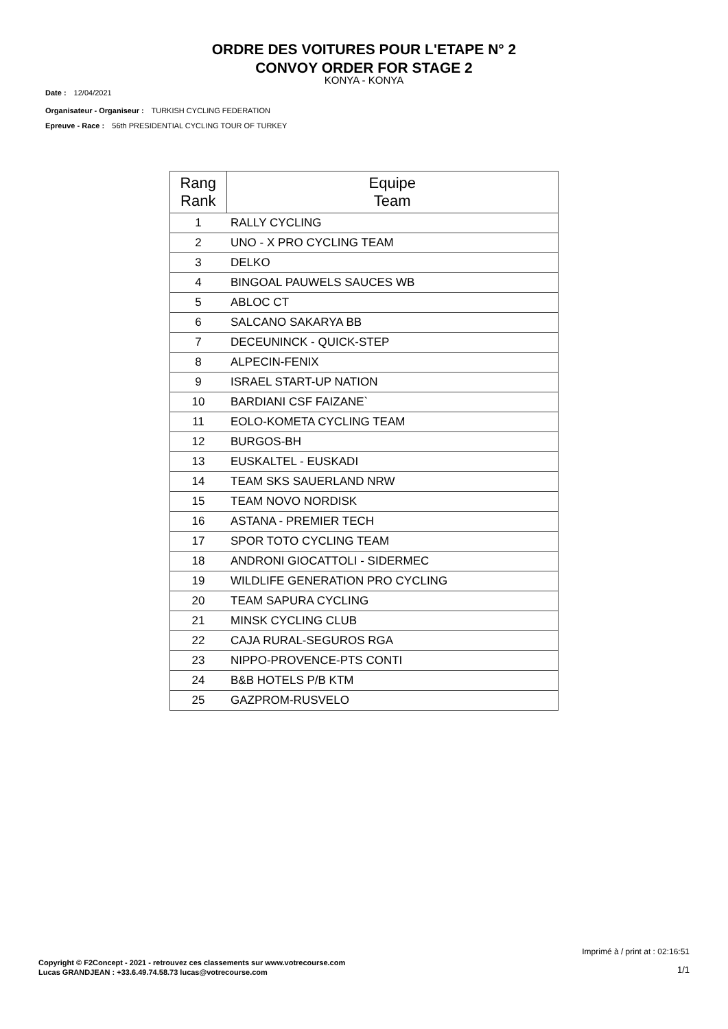ORDRE DES VOITURES POUR L'ETAPE N° 2
CONVOY ORDER FOR STAGE 2
KONYA - KONYA
Date : 12/04/2021
Organisateur - Organiseur : TURKISH CYCLING FEDERATION
Epreuve - Race : 56th PRESIDENTIAL CYCLING TOUR OF TURKEY
| Rang Rank | Equipe Team |
| --- | --- |
| 1 | RALLY CYCLING |
| 2 | UNO - X PRO CYCLING TEAM |
| 3 | DELKO |
| 4 | BINGOAL PAUWELS SAUCES WB |
| 5 | ABLOC CT |
| 6 | SALCANO SAKARYA BB |
| 7 | DECEUNINCK - QUICK-STEP |
| 8 | ALPECIN-FENIX |
| 9 | ISRAEL START-UP NATION |
| 10 | BARDIANI CSF FAIZANE` |
| 11 | EOLO-KOMETA CYCLING TEAM |
| 12 | BURGOS-BH |
| 13 | EUSKALTEL - EUSKADI |
| 14 | TEAM SKS SAUERLAND NRW |
| 15 | TEAM NOVO NORDISK |
| 16 | ASTANA - PREMIER TECH |
| 17 | SPOR TOTO CYCLING TEAM |
| 18 | ANDRONI GIOCATTOLI - SIDERMEC |
| 19 | WILDLIFE GENERATION PRO CYCLING |
| 20 | TEAM SAPURA CYCLING |
| 21 | MINSK CYCLING CLUB |
| 22 | CAJA RURAL-SEGUROS RGA |
| 23 | NIPPO-PROVENCE-PTS CONTI |
| 24 | B&B HOTELS P/B KTM |
| 25 | GAZPROM-RUSVELO |
Imprimé à / print at : 02:16:51
Copyright © F2Concept - 2021 - retrouvez ces classements sur www.votrecourse.com
Lucas GRANDJEAN : +33.6.49.74.58.73 lucas@votrecourse.com
1/1